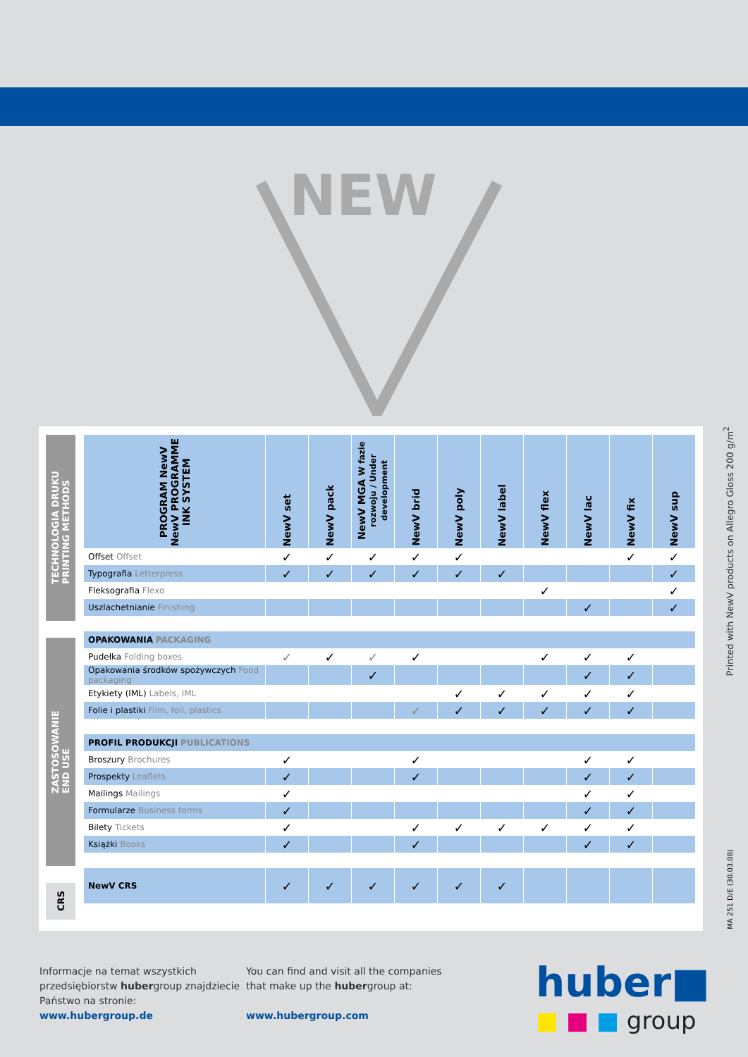NEW
TECHNOLOGIA DRUKU
PRINTING METHODS
ZASTOSOWANIE
END USE
CRS
| PROGRAM NewV NewV PROGRAMME INK SYSTEM | NewV set | NewV pack | NewV MGA W fazie rozwoju / Under development | NewV brid | NewV poly | NewV label | NewV flex | NewV lac | NewV fix | NewV sup |
| --- | --- | --- | --- | --- | --- | --- | --- | --- | --- | --- |
| Offset Offset | ✓ | ✓ | ✓ | ✓ | ✓ | | | | ✓ | ✓ |
| Typografia Letterpress | ✓ | ✓ | ✓ | ✓ | ✓ | ✓ | | | | ✓ |
| Fleksografia Flexo | | | | | | | ✓ | | | ✓ |
| Uszlachetnianie Finishing | | | | | | | | ✓ | | ✓ |
| OPAKOWANIA PACKAGING | | | | | | | | | | |
| Pudełka Folding boxes | ✓ | ✓ | ✓ | ✓ | | | ✓ | ✓ | ✓ | |
| Opakowania środków spożywczych Food packaging | | | ✓ | | | | | ✓ | ✓ | |
| Etykiety (IML) Labels, IML | | | | | ✓ | ✓ | ✓ | ✓ | ✓ | |
| Folie i plastiki Film, foil, plastics | | | | ✓ | ✓ | ✓ | ✓ | ✓ | ✓ | |
| PROFIL PRODUKCJI PUBLICATIONS | | | | | | | | | | |
| Broszury Brochures | ✓ | | | ✓ | | | | ✓ | ✓ | |
| Prospekty Leaflets | ✓ | | | ✓ | | | | ✓ | ✓ | |
| Mailings Mailings | ✓ | | | | | | | ✓ | ✓ | |
| Formularze Business forms | ✓ | | | | | | | ✓ | ✓ | |
| Bilety Tickets | ✓ | | | ✓ | ✓ | ✓ | ✓ | ✓ | ✓ | |
| Książki Books | ✓ | | | ✓ | | | | ✓ | ✓ | |
| NewV CRS | ✓ | ✓ | ✓ | ✓ | ✓ | ✓ | | | | |
Printed with NewV products on Allegro Gloss 200 g/m<sup>2</sup>
MA 251 D/E (30.03.08)
Informacje na temat wszystkich
przedsiębiorstw hubergroup znajdziecie
Państwo na stronie:
www.hubergroup.de
You can find and visit all the companies
that make up the hubergroup at:
www.hubergroup.com
huber■
■ ■ ■ group